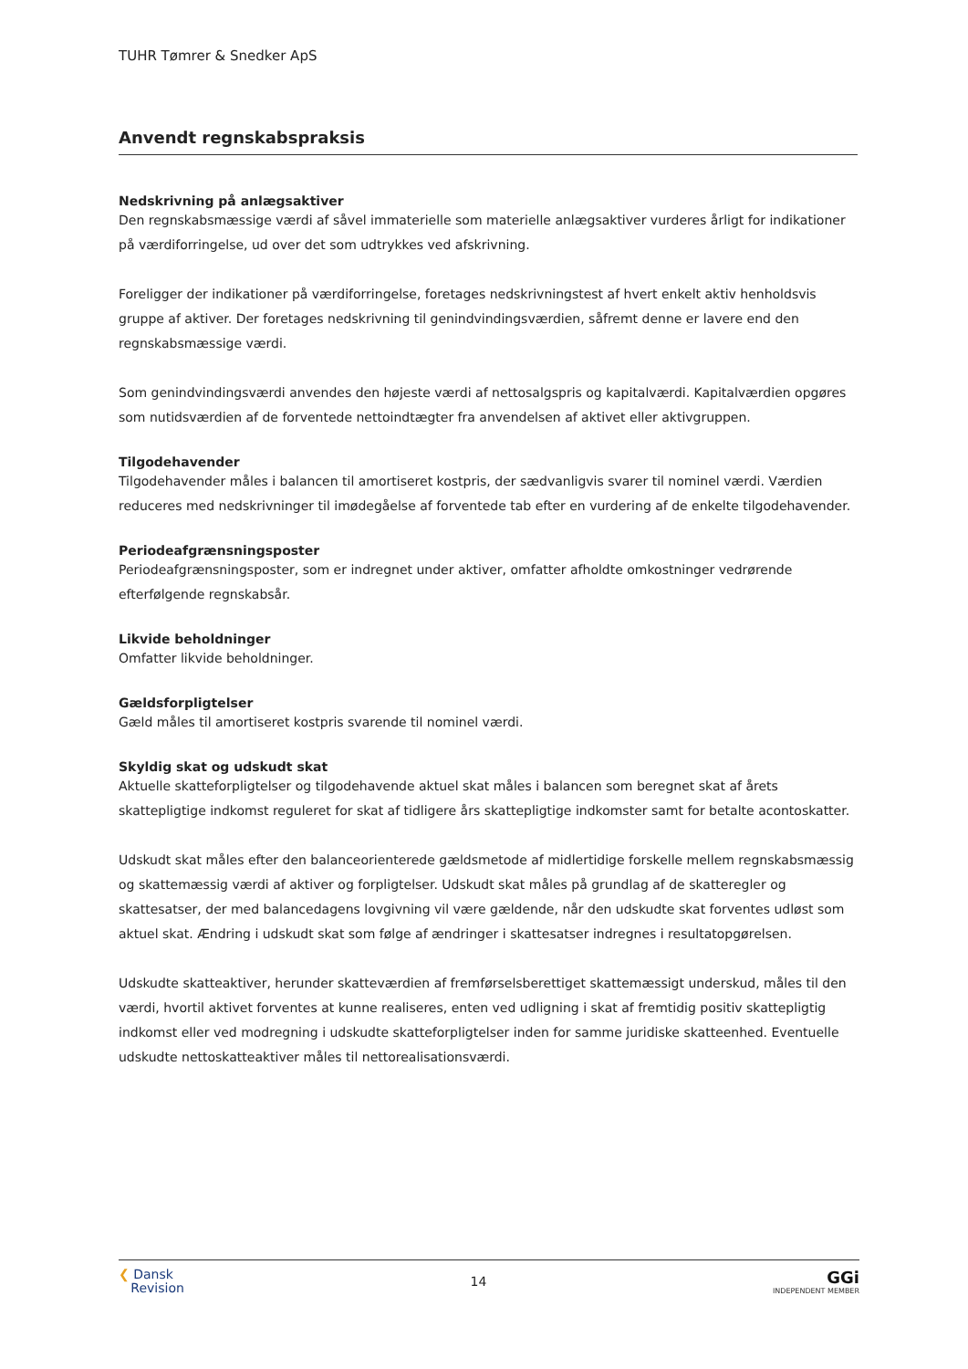TUHR Tømrer & Snedker ApS
Anvendt regnskabspraksis
Nedskrivning på anlægsaktiver
Den regnskabsmæssige værdi af såvel immaterielle som materielle anlægsaktiver vurderes årligt for indikationer på værdiforringelse, ud over det som udtrykkes ved afskrivning.
Foreligger der indikationer på værdiforringelse, foretages nedskrivningstest af hvert enkelt aktiv henholdsvis gruppe af aktiver. Der foretages nedskrivning til genindvindingsværdien, såfremt denne er lavere end den regnskabsmæssige værdi.
Som genindvindingsværdi anvendes den højeste værdi af nettosalgspris og kapitalværdi. Kapitalværdien opgøres som nutidsværdien af de forventede nettoindtægter fra anvendelsen af aktivet eller aktivgruppen.
Tilgodehavender
Tilgodehavender måles i balancen til amortiseret kostpris, der sædvanligvis svarer til nominel værdi. Værdien reduceres med nedskrivninger til imødegåelse af forventede tab efter en vurdering af de enkelte tilgodehavender.
Periodeafgrænsningsposter
Periodeafgrænsningsposter, som er indregnet under aktiver, omfatter afholdte omkostninger vedrørende efterfølgende regnskabsår.
Likvide beholdninger
Omfatter likvide beholdninger.
Gældsforpligtelser
Gæld måles til amortiseret kostpris svarende til nominel værdi.
Skyldig skat og udskudt skat
Aktuelle skatteforpligtelser og tilgodehavende aktuel skat måles i balancen som beregnet skat af årets skattepligtige indkomst reguleret for skat af tidligere års skattepligtige indkomster samt for betalte acontoskatter.
Udskudt skat måles efter den balanceorienterede gældsmetode af midlertidige forskelle mellem regnskabsmæssig og skattemæssig værdi af aktiver og forpligtelser. Udskudt skat måles på grundlag af de skatteregler og skattesatser, der med balancedagens lovgivning vil være gældende, når den udskudte skat forventes udløst som aktuel skat. Ændring i udskudt skat som følge af ændringer i skattesatser indregnes i resultatopgørelsen.
Udskudte skatteaktiver, herunder skatteværdien af fremførselsberettiget skattemæssigt underskud, måles til den værdi, hvortil aktivet forventes at kunne realiseres, enten ved udligning i skat af fremtidig positiv skattepligtig indkomst eller ved modregning i udskudte skatteforpligtelser inden for samme juridiske skatteenhed. Eventuelle udskudte nettoskatteaktiver måles til nettorealisationsværdi.
❮ Dansk
Revision
14
GGi
INDEPENDENT MEMBER